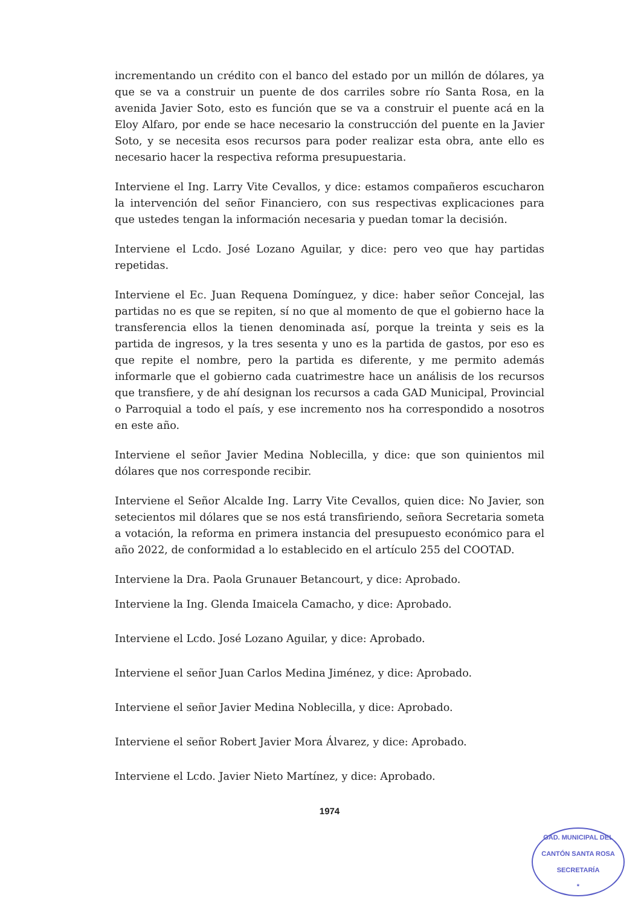incrementando un crédito con el banco del estado por un millón de dólares, ya que se va a construir un puente de dos carriles sobre río Santa Rosa, en la avenida Javier Soto, esto es función que se va a construir el puente acá en la Eloy Alfaro, por ende se hace necesario la construcción del puente en la Javier Soto, y se necesita esos recursos para poder realizar esta obra, ante ello es necesario hacer la respectiva reforma presupuestaria.
Interviene el Ing. Larry Vite Cevallos, y dice: estamos compañeros escucharon la intervención del señor Financiero, con sus respectivas explicaciones para que ustedes tengan la información necesaria y puedan tomar la decisión.
Interviene el Lcdo. José Lozano Aguilar, y dice: pero veo que hay partidas repetidas.
Interviene el Ec. Juan Requena Domínguez, y dice: haber señor Concejal, las partidas no es que se repiten, sí no que al momento de que el gobierno hace la transferencia ellos la tienen denominada así, porque la treinta y seis es la partida de ingresos, y la tres sesenta y uno es la partida de gastos, por eso es que repite el nombre, pero la partida es diferente, y me permito además informarle que el gobierno cada cuatrimestre hace un análisis de los recursos que transfiere, y de ahí designan los recursos a cada GAD Municipal, Provincial o Parroquial a todo el país, y ese incremento nos ha correspondido a nosotros en este año.
Interviene el señor Javier Medina Noblecilla, y dice: que son quinientos mil dólares que nos corresponde recibir.
Interviene el Señor Alcalde Ing. Larry Vite Cevallos, quien dice: No Javier, son setecientos mil dólares que se nos está transfiriendo, señora Secretaria someta a votación, la reforma en primera instancia del presupuesto económico para el año 2022, de conformidad a lo establecido en el artículo 255 del COOTAD.
Interviene la Dra. Paola Grunauer Betancourt, y dice: Aprobado.
Interviene la Ing. Glenda Imaicela Camacho, y dice: Aprobado.
Interviene el Lcdo. José Lozano Aguilar, y dice: Aprobado.
Interviene el señor Juan Carlos Medina Jiménez, y dice: Aprobado.
Interviene el señor Javier Medina Noblecilla, y dice: Aprobado.
Interviene el señor Robert Javier Mora Álvarez, y dice: Aprobado.
Interviene el Lcdo. Javier Nieto Martínez, y dice: Aprobado.
1974
GAD. MUNICIPAL DEL CANTÓN SANTA ROSA
SECRETARÍA
*